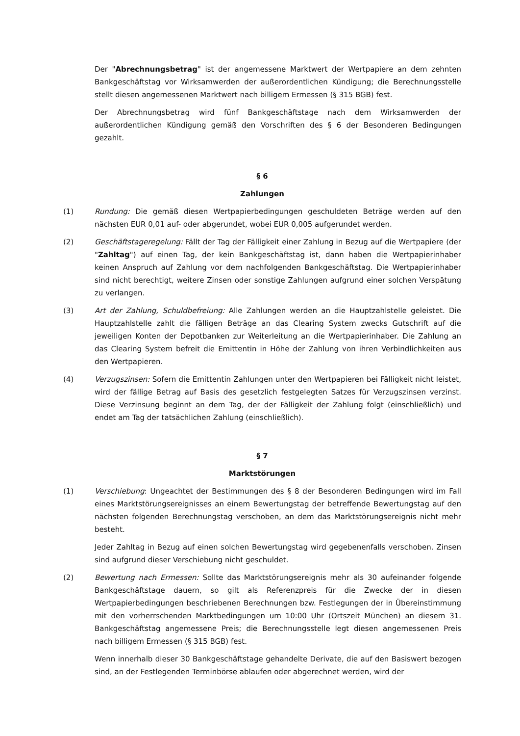Der "Abrechnungsbetrag" ist der angemessene Marktwert der Wertpapiere an dem zehnten Bankgeschäftstag vor Wirksamwerden der außerordentlichen Kündigung; die Berechnungsstelle stellt diesen angemessenen Marktwert nach billigem Ermessen (§ 315 BGB) fest.
Der Abrechnungsbetrag wird fünf Bankgeschäftstage nach dem Wirksamwerden der außerordentlichen Kündigung gemäß den Vorschriften des § 6 der Besonderen Bedingungen gezahlt.
§ 6
Zahlungen
(1) Rundung: Die gemäß diesen Wertpapierbedingungen geschuldeten Beträge werden auf den nächsten EUR 0,01 auf- oder abgerundet, wobei EUR 0,005 aufgerundet werden.
(2) Geschäftstageregelung: Fällt der Tag der Fälligkeit einer Zahlung in Bezug auf die Wertpapiere (der "Zahltag") auf einen Tag, der kein Bankgeschäftstag ist, dann haben die Wertpapierinhaber keinen Anspruch auf Zahlung vor dem nachfolgenden Bankgeschäftstag. Die Wertpapierinhaber sind nicht berechtigt, weitere Zinsen oder sonstige Zahlungen aufgrund einer solchen Verspätung zu verlangen.
(3) Art der Zahlung, Schuldbefreiung: Alle Zahlungen werden an die Hauptzahlstelle geleistet. Die Hauptzahlstelle zahlt die fälligen Beträge an das Clearing System zwecks Gutschrift auf die jeweiligen Konten der Depotbanken zur Weiterleitung an die Wertpapierinhaber. Die Zahlung an das Clearing System befreit die Emittentin in Höhe der Zahlung von ihren Verbindlichkeiten aus den Wertpapieren.
(4) Verzugszinsen: Sofern die Emittentin Zahlungen unter den Wertpapieren bei Fälligkeit nicht leistet, wird der fällige Betrag auf Basis des gesetzlich festgelegten Satzes für Verzugszinsen verzinst. Diese Verzinsung beginnt an dem Tag, der der Fälligkeit der Zahlung folgt (einschließlich) und endet am Tag der tatsächlichen Zahlung (einschließlich).
§ 7
Marktstörungen
(1) Verschiebung: Ungeachtet der Bestimmungen des § 8 der Besonderen Bedingungen wird im Fall eines Marktstörungsereignisses an einem Bewertungstag der betreffende Bewertungstag auf den nächsten folgenden Berechnungstag verschoben, an dem das Marktstörungsereignis nicht mehr besteht.
Jeder Zahltag in Bezug auf einen solchen Bewertungstag wird gegebenenfalls verschoben. Zinsen sind aufgrund dieser Verschiebung nicht geschuldet.
(2) Bewertung nach Ermessen: Sollte das Marktstörungsereignis mehr als 30 aufeinander folgende Bankgeschäftstage dauern, so gilt als Referenzpreis für die Zwecke der in diesen Wertpapierbedingungen beschriebenen Berechnungen bzw. Festlegungen der in Übereinstimmung mit den vorherrschenden Marktbedingungen um 10:00 Uhr (Ortszeit München) an diesem 31. Bankgeschäftstag angemessene Preis; die Berechnungsstelle legt diesen angemessenen Preis nach billigem Ermessen (§ 315 BGB) fest.
Wenn innerhalb dieser 30 Bankgeschäftstage gehandelte Derivate, die auf den Basiswert bezogen sind, an der Festlegenden Terminbörse ablaufen oder abgerechnet werden, wird der